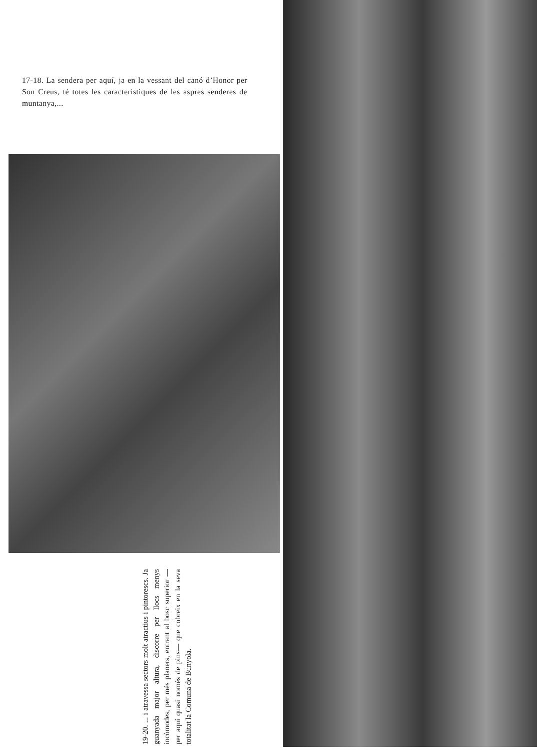17-18. La sendera per aquí, ja en la vessant del canó d’Honor per Son Creus, té totes les característiques de les aspres senderes de muntanya,...
19-20. ... i atravessa sectors molt atractius i pintorescs. Ja guanyada major altura, discorre per llocs menys incòmodes, per més planers, entrant al bosc superior —per aquí quasi només de pins— que cobreix en la seva totalitat la Comuna de Bunyola.